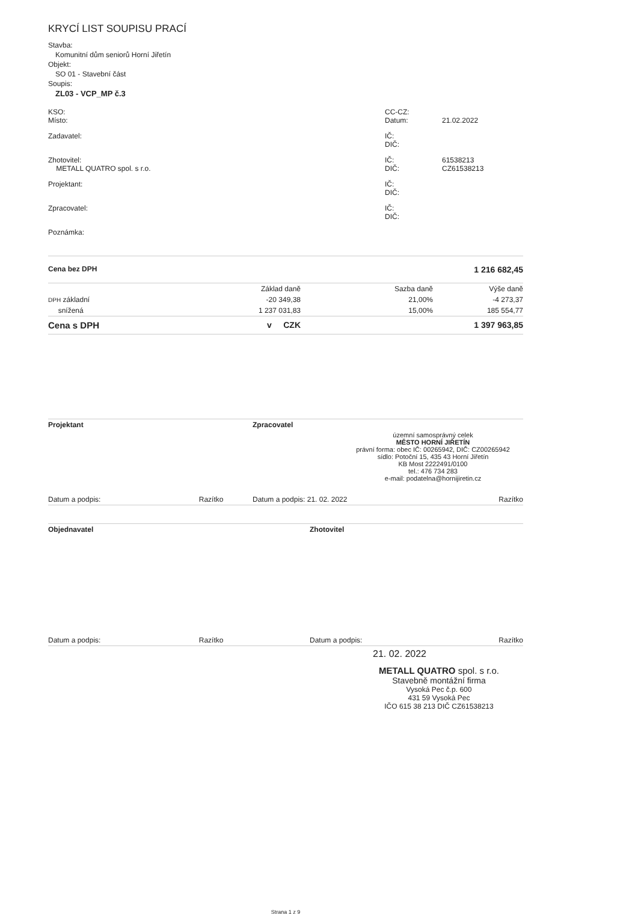KRYCÍ LIST SOUPISU PRACÍ
Stavba:
Komunitní dům seniorů Horní Jiřetín
Objekt:
SO 01 - Stavební část
Soupis:
ZL03 - VCP_MP č.3
| KSO: Místo: | CC-CZ: Datum: | 21.02.2022 |
| Zadavatel: | IČ: DIČ: | |
| Zhotovitel: METALL QUATRO spol. s r.o. | IČ: DIČ: | 61538213 CZ61538213 |
| Projektant: | IČ: DIČ: | |
| Zpracovatel: | IČ: DIČ: | |
| Poznámka: | | |
| Cena bez DPH | | | 1 216 682,45 |
| | Základ daně | Sazba daně | Výše daně |
| DPH základní | -20 349,38 | 21,00% | -4 273,37 |
| snížená | 1 237 031,83 | 15,00% | 185 554,77 |
| Cena s DPH | v CZK | | 1 397 963,85 |
| Projektant | Zpracovatel |
| | územní samosprávný celek MĚSTO HORNÍ JIŘETÍN právní forma: obec IČ: 00265942, DIČ: CZ00265942 sídlo: Potoční 15, 435 43 Horní Jiřetín KB Most 2222491/0100 tel.: 476 734 283 e-mail: podatelna@hornijiretin.cz |
| Datum a podpis: Razítko | Datum a podpis: 21. 02. 2022 Razítko |
| Objednavatel | Zhotovitel |
| Datum a podpis: Razítko | Datum a podpis: Razítko |
21. 02. 2022
METALL QUATRO spol. s r.o.
Stavebně montážní firma
Vysoká Pec č.p. 600
431 59 Vysoká Pec
IČO 615 38 213 DIČ CZ61538213
Strana 1 z 9